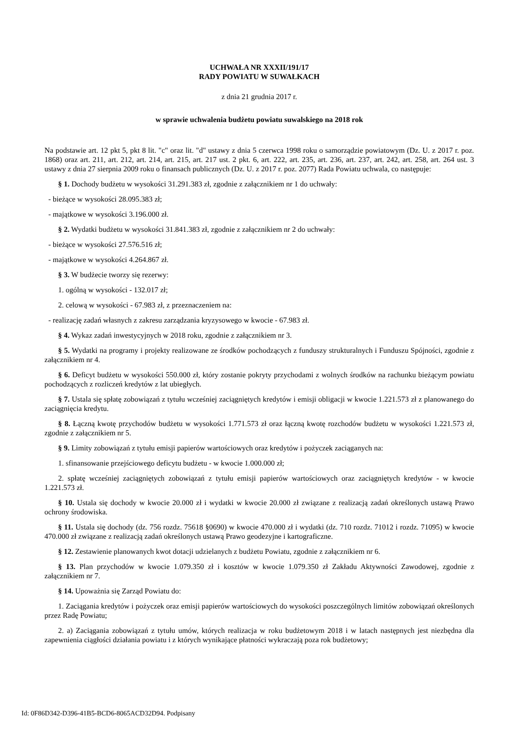UCHWAŁA NR XXXII/191/17
RADY POWIATU W SUWAŁKACH
z dnia 21 grudnia 2017 r.
w sprawie uchwalenia budżetu powiatu suwalskiego na 2018 rok
Na podstawie art. 12 pkt 5, pkt 8 lit. "c" oraz lit. "d" ustawy z dnia 5 czerwca 1998 roku o samorządzie powiatowym (Dz. U. z 2017 r. poz. 1868) oraz art. 211, art. 212, art. 214, art. 215, art. 217 ust. 2 pkt. 6, art. 222, art. 235, art. 236, art. 237, art. 242, art. 258, art. 264 ust. 3 ustawy z dnia 27 sierpnia 2009 roku o finansach publicznych (Dz. U. z 2017 r. poz. 2077) Rada Powiatu uchwala, co następuje:
§ 1. Dochody budżetu w wysokości 31.291.383 zł, zgodnie z załącznikiem nr 1 do uchwały:
- bieżące w wysokości 28.095.383 zł;
- majątkowe w wysokości 3.196.000 zł.
§ 2. Wydatki budżetu w wysokości 31.841.383 zł, zgodnie z załącznikiem nr 2 do uchwały:
- bieżące w wysokości 27.576.516 zł;
- majątkowe w wysokości 4.264.867 zł.
§ 3. W budżecie tworzy się rezerwy:
1. ogólną w wysokości - 132.017 zł;
2. celową w wysokości - 67.983 zł, z przeznaczeniem na:
- realizację zadań własnych z zakresu zarządzania kryzysowego w kwocie - 67.983 zł.
§ 4. Wykaz zadań inwestycyjnych w 2018 roku, zgodnie z załącznikiem nr 3.
§ 5. Wydatki na programy i projekty realizowane ze środków pochodzących z funduszy strukturalnych i Funduszu Spójności, zgodnie z załącznikiem nr 4.
§ 6. Deficyt budżetu w wysokości 550.000 zł, który zostanie pokryty przychodami z wolnych środków na rachunku bieżącym powiatu pochodzących z rozliczeń kredytów z lat ubiegłych.
§ 7. Ustala się spłatę zobowiązań z tytułu wcześniej zaciągniętych kredytów i emisji obligacji w kwocie 1.221.573 zł z planowanego do zaciągnięcia kredytu.
§ 8. Łączną kwotę przychodów budżetu w wysokości 1.771.573 zł oraz łączną kwotę rozchodów budżetu w wysokości 1.221.573 zł, zgodnie z załącznikiem nr 5.
§ 9. Limity zobowiązań z tytułu emisji papierów wartościowych oraz kredytów i pożyczek zaciąganych na:
1. sfinansowanie przejściowego deficytu budżetu - w kwocie 1.000.000 zł;
2. spłatę wcześniej zaciągniętych zobowiązań z tytułu emisji papierów wartościowych oraz zaciągniętych kredytów - w kwocie 1.221.573 zł.
§ 10. Ustala się dochody w kwocie 20.000 zł i wydatki w kwocie 20.000 zł związane z realizacją zadań określonych ustawą Prawo ochrony środowiska.
§ 11. Ustala się dochody (dz. 756 rozdz. 75618 §0690) w kwocie 470.000 zł i wydatki (dz. 710 rozdz. 71012 i rozdz. 71095) w kwocie 470.000 zł związane z realizacją zadań określonych ustawą Prawo geodezyjne i kartograficzne.
§ 12. Zestawienie planowanych kwot dotacji udzielanych z budżetu Powiatu, zgodnie z załącznikiem nr 6.
§ 13. Plan przychodów w kwocie 1.079.350 zł i kosztów w kwocie 1.079.350 zł Zakładu Aktywności Zawodowej, zgodnie z załącznikiem nr 7.
§ 14. Upoważnia się Zarząd Powiatu do:
1. Zaciągania kredytów i pożyczek oraz emisji papierów wartościowych do wysokości poszczególnych limitów zobowiązań określonych przez Radę Powiatu;
2. a) Zaciągania zobowiązań z tytułu umów, których realizacja w roku budżetowym 2018 i w latach następnych jest niezbędna dla zapewnienia ciągłości działania powiatu i z których wynikające płatności wykraczają poza rok budżetowy;
Id: 0F86D342-D396-41B5-BCD6-8065ACD32D94. Podpisany